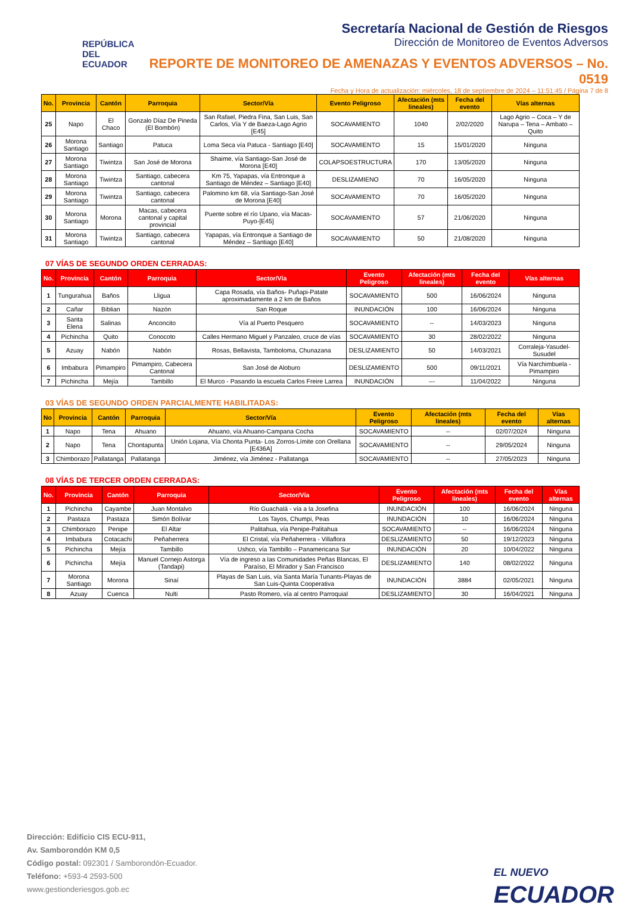REPÚBLICA
DEL ECUADOR
Secretaría Nacional de Gestión de Riesgos
Dirección de Monitoreo de Eventos Adversos
REPORTE DE MONITOREO DE AMENAZAS Y EVENTOS ADVERSOS – No. 0519
Fecha y Hora de actualización: miércoles, 18 de septiembre de 2024 – 11:51:45 / Página 7 de 8
| No. | Provincia | Cantón | Parroquia | Sector/Vía | Evento Peligroso | Afectación (mts lineales) | Fecha del evento | Vías alternas |
| --- | --- | --- | --- | --- | --- | --- | --- | --- |
| 25 | Napo | El Chaco | Gonzalo Díaz De Pineda (El Bombón) | San Rafael, Piedra Fina, San Luis, San Carlos, Vía Y de Baeza-Lago Agrio [E45] | SOCAVAMIENTO | 1040 | 2/02/2020 | Lago Agrio – Coca – Y de Narupa – Tena – Ambato – Quito |
| 26 | Morona Santiago | Santiago | Patuca | Loma Seca vía Patuca - Santiago [E40] | SOCAVAMIENTO | 15 | 15/01/2020 | Ninguna |
| 27 | Morona Santiago | Tiwintza | San José de Morona | Shaime, vía Santiago-San José de Morona [E40] | COLAPSOESTRUCTURA | 170 | 13/05/2020 | Ninguna |
| 28 | Morona Santiago | Tiwintza | Santiago, cabecera cantonal | Km 75, Yapapas, vía Entronque a Santiago de Méndez – Santiago [E40] | DESLIZAMIENO | 70 | 16/05/2020 | Ninguna |
| 29 | Morona Santiago | Tiwintza | Santiago, cabecera cantonal | Palomino km 68, vía Santiago-San José de Morona [E40] | SOCAVAMIENTO | 70 | 16/05/2020 | Ninguna |
| 30 | Morona Santiago | Morona | Macas, cabecera cantonal y capital provincial | Puente sobre el río Upano, vía Macas-Puyo-[E45] | SOCAVAMIENTO | 57 | 21/06/2020 | Ninguna |
| 31 | Morona Santiago | Tiwintza | Santiago, cabecera cantonal | Yapapas, vía Entronque a Santiago de Méndez – Santiago [E40] | SOCAVAMIENTO | 50 | 21/08/2020 | Ninguna |
07 VÍAS DE SEGUNDO ORDEN CERRADAS:
| No. | Provincia | Cantón | Parroquia | Sector/Vía | Evento Peligroso | Afectación (mts lineales) | Fecha del evento | Vías alternas |
| --- | --- | --- | --- | --- | --- | --- | --- | --- |
| 1 | Tungurahua | Baños | Lligua | Capa Rosada, vía Baños- Puñapi-Patate aproximadamente a 2 km de Baños | SOCAVAMIENTO | 500 | 16/06/2024 | Ninguna |
| 2 | Cañar | Biblian | Nazón | San Roque | INUNDACIÓN | 100 | 16/06/2024 | Ninguna |
| 3 | Santa Elena | Salinas | Anconcito | Vía al Puerto Pesquero | SOCAVAMIENTO | -- | 14/03/2023 | Ninguna |
| 4 | Pichincha | Quito | Conocoto | Calles Hermano Miguel y Panzaleo, cruce de vías | SOCAVAMIENTO | 30 | 28/02/2022 | Ninguna |
| 5 | Azuay | Nabón | Nabón | Rosas, Bellavista, Tamboloma, Chunazana | DESLIZAMIENTO | 50 | 14/03/2021 | Corraleja-Yasudel-Susudel |
| 6 | Imbabura | Pimampiro | Pimampiro, Cabecera Cantonal | San José de Aloburo | DESLIZAMIENTO | 500 | 09/11/2021 | Vía Narchimbuela - Pimampiro |
| 7 | Pichincha | Mejía | Tambillo | El Murco - Pasando la escuela Carlos Freire Larrea | INUNDACIÓN | --- | 11/04/2022 | Ninguna |
03 VÍAS DE SEGUNDO ORDEN PARCIALMENTE HABILITADAS:
| No | Provincia | Cantón | Parroquia | Sector/Vía | Evento Peligroso | Afectación (mts lineales) | Fecha del evento | Vías alternas |
| --- | --- | --- | --- | --- | --- | --- | --- | --- |
| 1 | Napo | Tena | Ahuano | Ahuano, vía Ahuano-Campana Cocha | SOCAVAMIENTO | -- | 02/07/2024 | Ninguna |
| 2 | Napo | Tena | Chontapunta | Unión Lojana, Vía Chonta Punta- Los Zorros-Límite con Orellana [E436A] | SOCAVAMIENTO | -- | 29/05/2024 | Ninguna |
| 3 | Chimborazo | Pallatanga | Pallatanga | Jiménez, vía Jiménez - Pallatanga | SOCAVAMIENTO | -- | 27/05/2023 | Ninguna |
08 VÍAS DE TERCER ORDEN CERRADAS:
| No. | Provincia | Cantón | Parroquia | Sector/Vía | Evento Peligroso | Afectación (mts lineales) | Fecha del evento | Vías alternas |
| --- | --- | --- | --- | --- | --- | --- | --- | --- |
| 1 | Pichincha | Cayambe | Juan Montalvo | Río Guachalá - vía a la Josefina | INUNDACIÓN | 100 | 16/06/2024 | Ninguna |
| 2 | Pastaza | Pastaza | Simón Bolívar | Los Tayos, Chumpi, Peas | INUNDACIÓN | 10 | 16/06/2024 | Ninguna |
| 3 | Chimborazo | Penipe | El Altar | Palitahua, vía Penipe-Palitahua | SOCAVAMIENTO | -- | 16/06/2024 | Ninguna |
| 4 | Imbabura | Cotacachi | Peñaherrera | El Cristal, vía Peñaherrera - Villaflora | DESLIZAMIENTO | 50 | 19/12/2023 | Ninguna |
| 5 | Pichincha | Mejía | Tambillo | Ushco, vía Tambillo – Panamericana Sur | INUNDACIÓN | 20 | 10/04/2022 | Ninguna |
| 6 | Pichincha | Mejía | Manuel Cornejo Astorga (Tandapi) | Vía de ingreso a las Comunidades Peñas Blancas, El Paraíso, El Mirador y San Francisco | DESLIZAMIENTO | 140 | 08/02/2022 | Ninguna |
| 7 | Morona Santiago | Morona | Sinaí | Playas de San Luis, vía Santa María Tunants-Playas de San Luis-Quinta Cooperativa | INUNDACIÓN | 3884 | 02/05/2021 | Ninguna |
| 8 | Azuay | Cuenca | Nulti | Pasto Romero, vía al centro Parroquial | DESLIZAMIENTO | 30 | 16/04/2021 | Ninguna |
Dirección: Edificio CIS ECU-911,
Av. Samborondón KM 0,5
Código postal: 092301 / Samborondón-Ecuador.
Teléfono: +593-4 2593-500
www.gestionderiesgos.gob.ec
EL NUEVO
ECUADOR